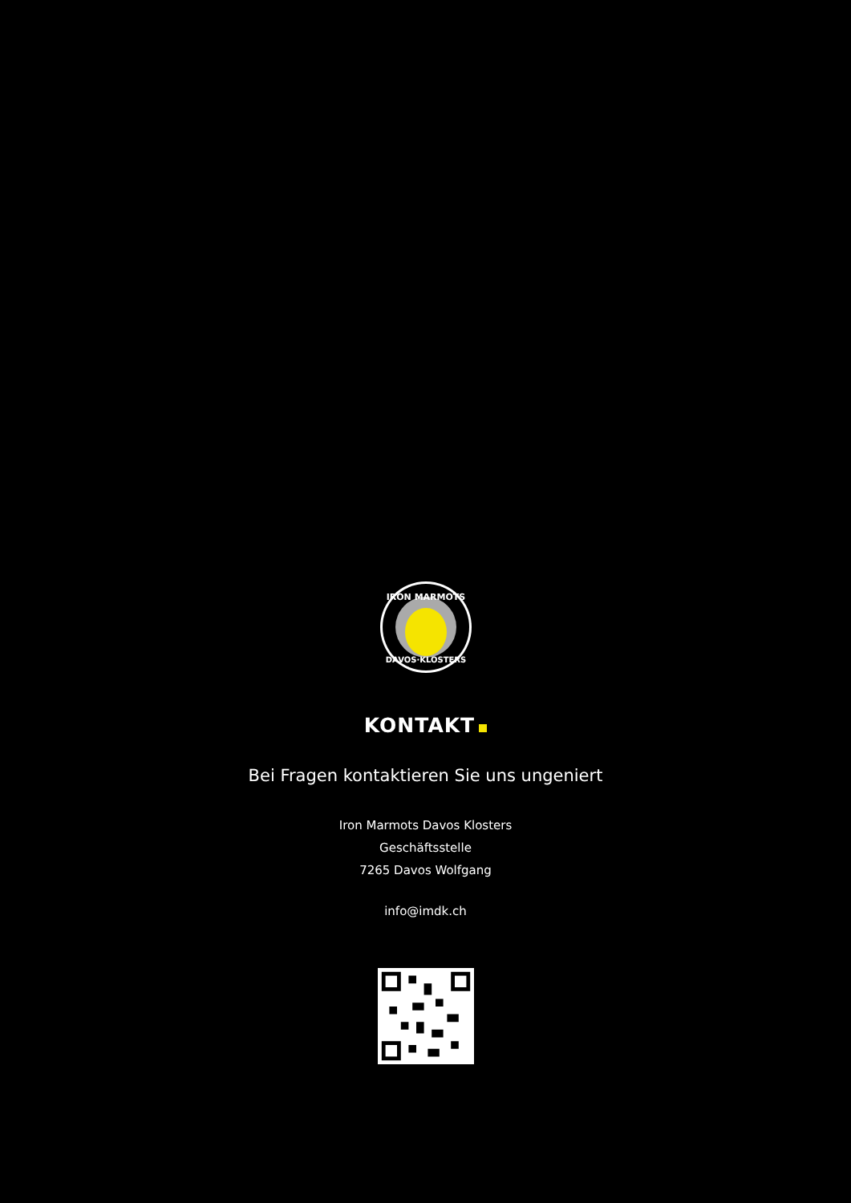IRON MARMOTS
DAVOS·KLOSTERS
KONTAKT
Bei Fragen kontaktieren Sie uns ungeniert
Iron Marmots Davos Klosters
Geschäftsstelle
7265 Davos Wolfgang
info@imdk.ch